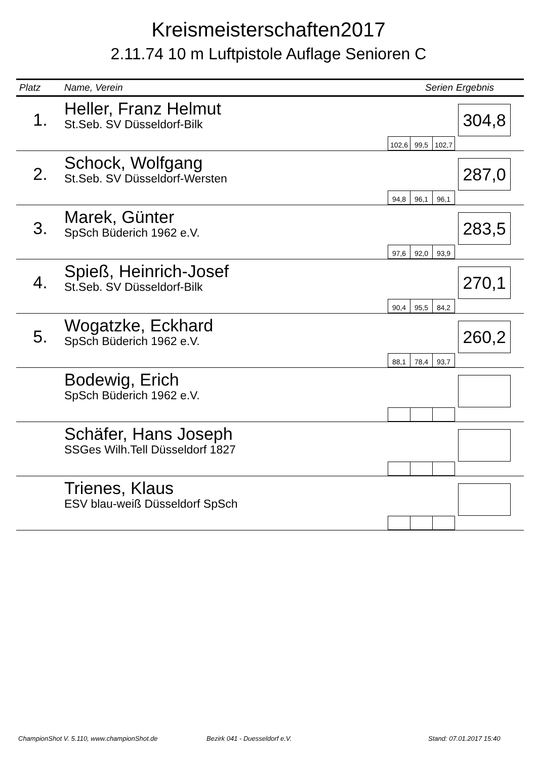Kreismeisterschaften2017
2.11.74 10 m Luftpistole Auflage Senioren C
| Platz | Name, Verein | Serien | Ergebnis |
| --- | --- | --- | --- |
| 1. | Heller, Franz Helmut St.Seb. SV Düsseldorf-Bilk | 102,6 99,5 102,7 | 304,8 |
| 2. | Schock, Wolfgang St.Seb. SV Düsseldorf-Wersten | 94,8 96,1 96,1 | 287,0 |
| 3. | Marek, Günter SpSch Büderich 1962 e.V. | 97,6 92,0 93,9 | 283,5 |
| 4. | Spieß, Heinrich-Josef St.Seb. SV Düsseldorf-Bilk | 90,4 95,5 84,2 | 270,1 |
| 5. | Wogatzke, Eckhard SpSch Büderich 1962 e.V. | 88,1 78,4 93,7 | 260,2 |
| | Bodewig, Erich SpSch Büderich 1962 e.V. | | |
| | Schäfer, Hans Joseph SSGes Wilh.Tell Düsseldorf 1827 | | |
| | Trienes, Klaus ESV blau-weiß Düsseldorf SpSch | | |
ChampionShot V. 5.110, www.championShot.de
Bezirk 041 - Duesseldorf e.V. Stand: 07.01.2017 15:40